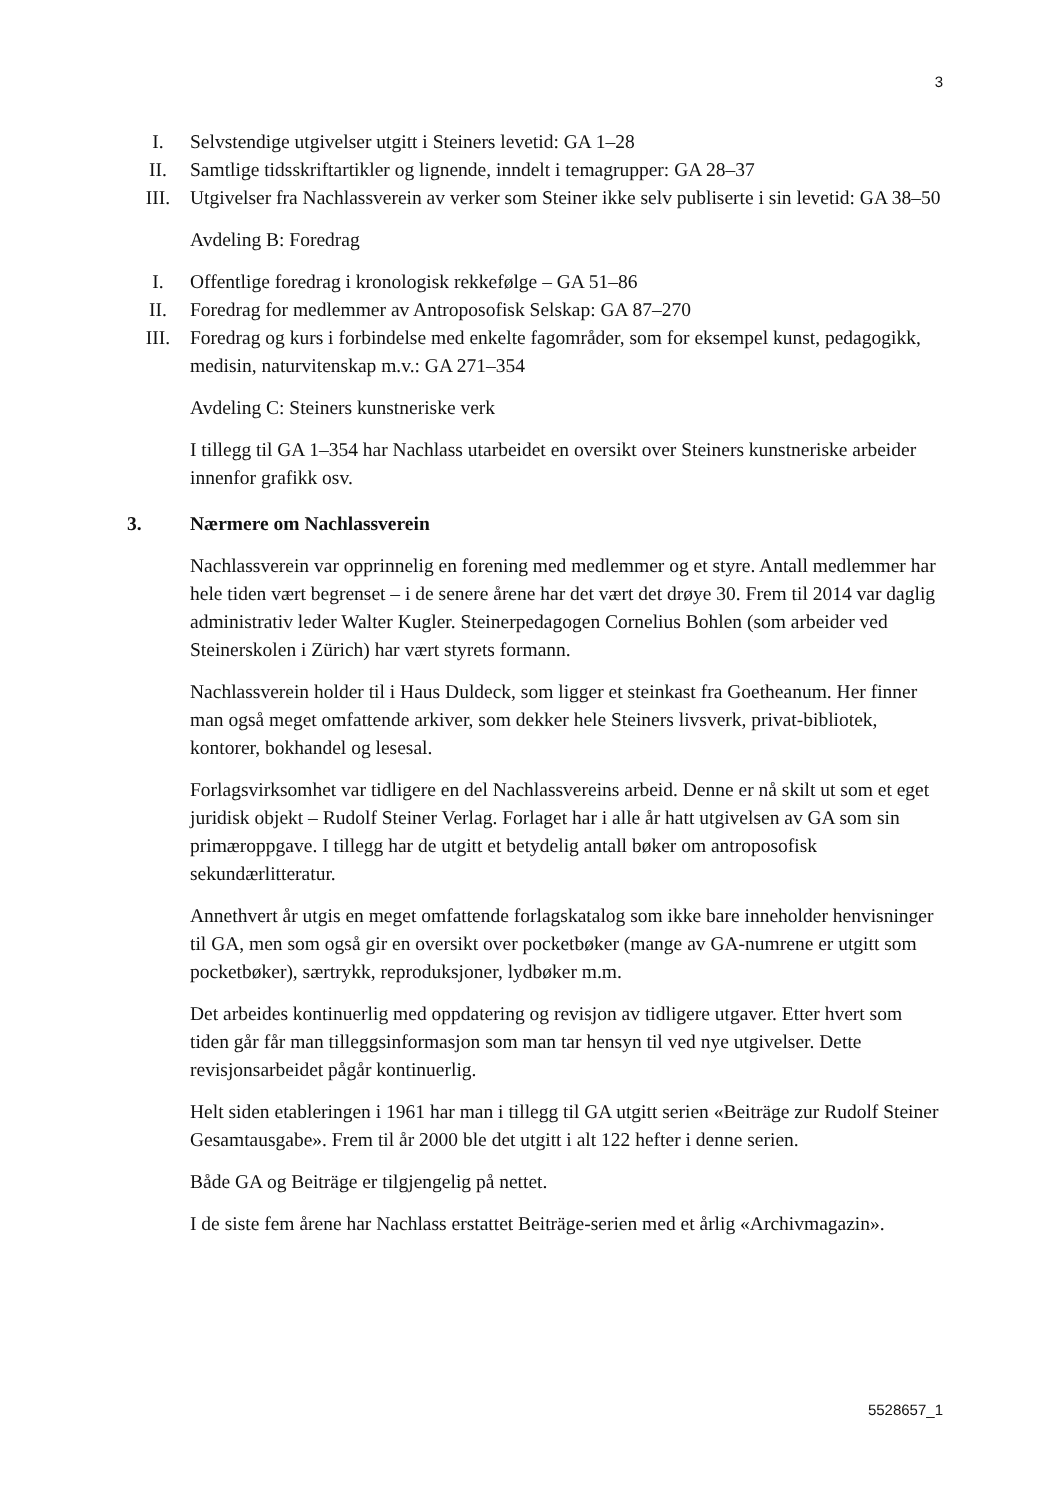3
I. Selvstendige utgivelser utgitt i Steiners levetid: GA 1–28
II. Samtlige tidsskriftartikler og lignende, inndelt i temagrupper: GA 28–37
III. Utgivelser fra Nachlassverein av verker som Steiner ikke selv publiserte i sin levetid: GA 38–50
Avdeling B: Foredrag
I. Offentlige foredrag i kronologisk rekkefølge – GA 51–86
II. Foredrag for medlemmer av Antroposofisk Selskap: GA 87–270
III. Foredrag og kurs i forbindelse med enkelte fagområder, som for eksempel kunst, pedagogikk, medisin, naturvitenskap m.v.: GA 271–354
Avdeling C: Steiners kunstneriske verk
I tillegg til GA 1–354 har Nachlass utarbeidet en oversikt over Steiners kunstneriske arbeider innenfor grafikk osv.
3. Nærmere om Nachlassverein
Nachlassverein var opprinnelig en forening med medlemmer og et styre. Antall medlemmer har hele tiden vært begrenset – i de senere årene har det vært det drøye 30. Frem til 2014 var daglig administrativ leder Walter Kugler. Steinerpedagogen Cornelius Bohlen (som arbeider ved Steinerskolen i Zürich) har vært styrets formann.
Nachlassverein holder til i Haus Duldeck, som ligger et steinkast fra Goetheanum. Her finner man også meget omfattende arkiver, som dekker hele Steiners livsverk, privat-bibliotek, kontorer, bokhandel og lesesal.
Forlagsvirksomhet var tidligere en del Nachlassvereins arbeid. Denne er nå skilt ut som et eget juridisk objekt – Rudolf Steiner Verlag. Forlaget har i alle år hatt utgivelsen av GA som sin primæroppgave. I tillegg har de utgitt et betydelig antall bøker om antroposofisk sekundærlitteratur.
Annethvert år utgis en meget omfattende forlagskatalog som ikke bare inneholder henvisninger til GA, men som også gir en oversikt over pocketbøker (mange av GA-numrene er utgitt som pocketbøker), særtrykk, reproduksjoner, lydbøker m.m.
Det arbeides kontinuerlig med oppdatering og revisjon av tidligere utgaver. Etter hvert som tiden går får man tilleggsinformasjon som man tar hensyn til ved nye utgivelser. Dette revisjonsarbeidet pågår kontinuerlig.
Helt siden etableringen i 1961 har man i tillegg til GA utgitt serien «Beiträge zur Rudolf Steiner Gesamtausgabe». Frem til år 2000 ble det utgitt i alt 122 hefter i denne serien.
Både GA og Beiträge er tilgjengelig på nettet.
I de siste fem årene har Nachlass erstattet Beiträge-serien med et årlig «Archivmagazin».
5528657_1